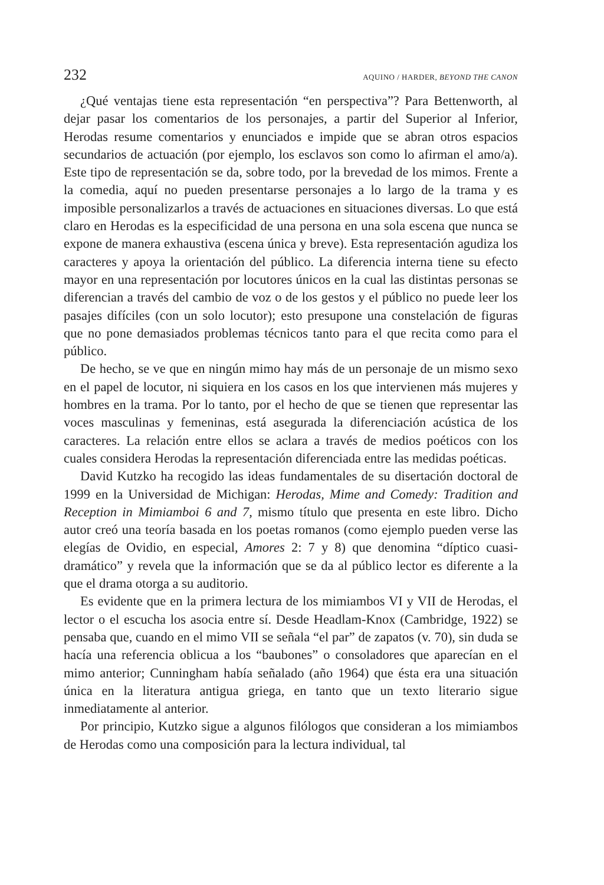232 AQUINO / HARDER, BEYOND THE CANON
¿Qué ventajas tiene esta representación “en perspectiva”? Para Bettenworth, al dejar pasar los comentarios de los personajes, a partir del Superior al Inferior, Herodas resume comentarios y enunciados e impide que se abran otros espacios secundarios de actuación (por ejemplo, los esclavos son como lo afirman el amo/a). Este tipo de representación se da, sobre todo, por la brevedad de los mimos. Frente a la comedia, aquí no pueden presentarse personajes a lo largo de la trama y es imposible personalizarlos a través de actuaciones en situaciones diversas. Lo que está claro en Herodas es la especificidad de una persona en una sola escena que nunca se expone de manera exhaustiva (escena única y breve). Esta representación agudiza los caracteres y apoya la orientación del público. La diferencia interna tiene su efecto mayor en una representación por locutores únicos en la cual las distintas personas se diferencian a través del cambio de voz o de los gestos y el público no puede leer los pasajes difíciles (con un solo locutor); esto presupone una constelación de figuras que no pone demasiados problemas técnicos tanto para el que recita como para el público.
De hecho, se ve que en ningún mimo hay más de un personaje de un mismo sexo en el papel de locutor, ni siquiera en los casos en los que intervienen más mujeres y hombres en la trama. Por lo tanto, por el hecho de que se tienen que representar las voces masculinas y femeninas, está asegurada la diferenciación acústica de los caracteres. La relación entre ellos se aclara a través de medios poéticos con los cuales considera Herodas la representación diferenciada entre las medidas poéticas.
David Kutzko ha recogido las ideas fundamentales de su disertación doctoral de 1999 en la Universidad de Michigan: Herodas, Mime and Comedy: Tradition and Reception in Mimiamboi 6 and 7, mismo título que presenta en este libro. Dicho autor creó una teoría basada en los poetas romanos (como ejemplo pueden verse las elegías de Ovidio, en especial, Amores 2: 7 y 8) que denomina “díptico cuasi-dramático” y revela que la información que se da al público lector es diferente a la que el drama otorga a su auditorio.
Es evidente que en la primera lectura de los mimiambos VI y VII de Herodas, el lector o el escucha los asocia entre sí. Desde Headlam-Knox (Cambridge, 1922) se pensaba que, cuando en el mimo VII se señala “el par” de zapatos (v. 70), sin duda se hacía una referencia oblicua a los “baubones” o consoladores que aparecían en el mimo anterior; Cunningham había señalado (año 1964) que ésta era una situación única en la literatura antigua griega, en tanto que un texto literario sigue inmediatamente al anterior.
Por principio, Kutzko sigue a algunos filólogos que consideran a los mimiambos de Herodas como una composición para la lectura individual, tal